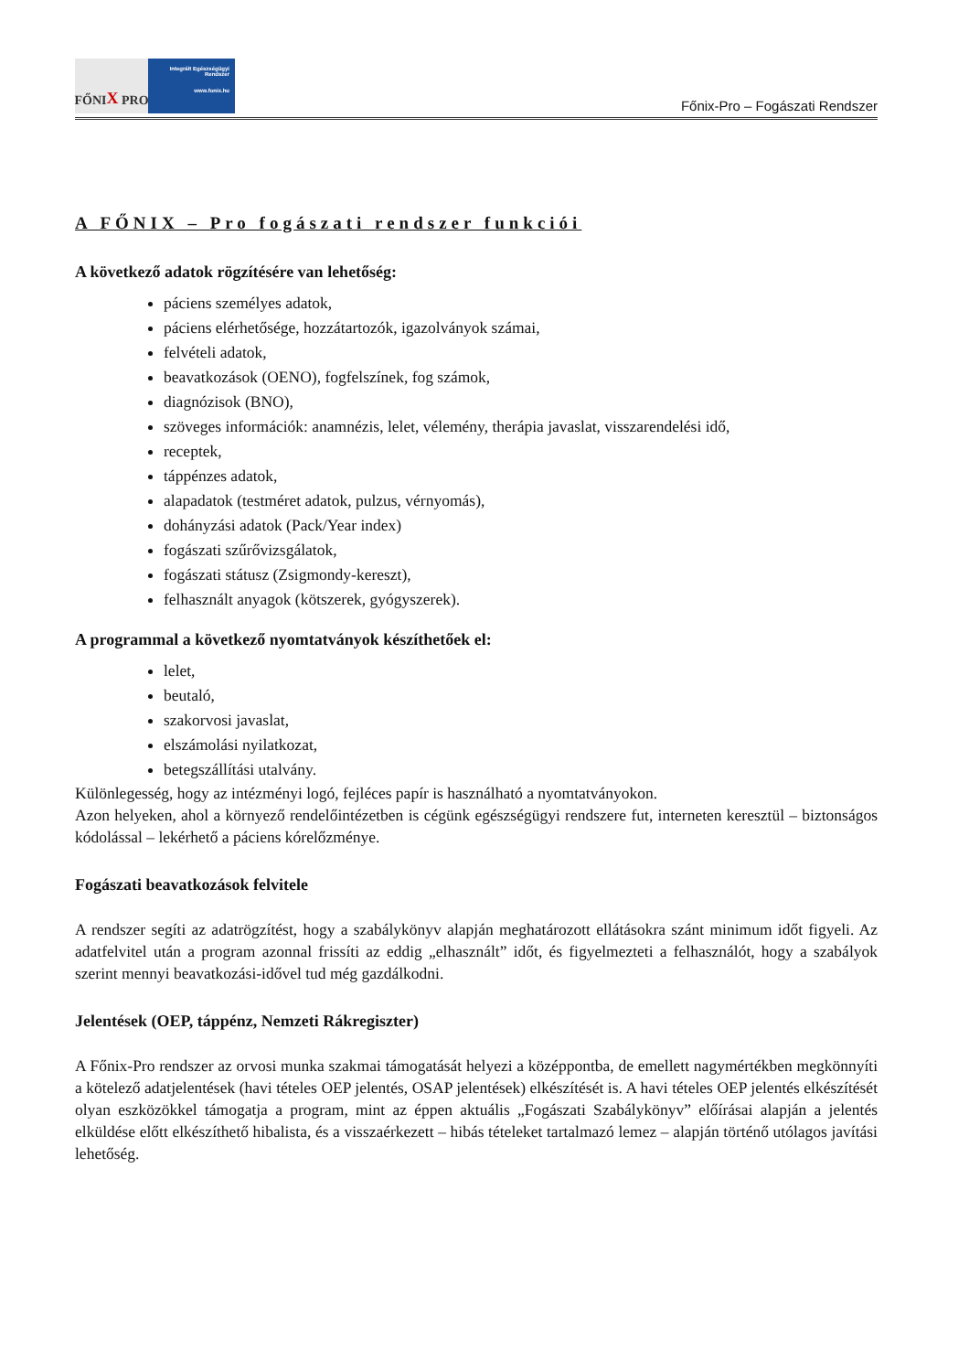FŐNI X PRO
Integrált Egészségügyi Rendszer
www.fonix.hu
Főnix-Pro – Fogászati Rendszer
A FŐNIX – Pro fogászati rendszer funkciói
A következő adatok rögzítésére van lehetőség:
páciens személyes adatok,
páciens elérhetősége, hozzátartozók, igazolványok számai,
felvételi adatok,
beavatkozások (OENO), fogfelszínek, fog számok,
diagnózisok (BNO),
szöveges információk: anamnézis, lelet, vélemény, therápia javaslat, visszarendelési idő,
receptek,
táppénzes adatok,
alapadatok (testméret adatok, pulzus, vérnyomás),
dohányzási adatok (Pack/Year index)
fogászati szűrővizsgálatok,
fogászati státusz (Zsigmondy-kereszt),
felhasznált anyagok (kötszerek, gyógyszerek).
A programmal a következő nyomtatványok készíthetőek el:
lelet,
beutaló,
szakorvosi javaslat,
elszámolási nyilatkozat,
betegszállítási utalvány.
Különlegesség, hogy az intézményi logó, fejléces papír is használható a nyomtatványokon.
Azon helyeken, ahol a környező rendelőintézetben is cégünk egészségügyi rendszere fut, interneten keresztül – biztonságos kódolással – lekérhető a páciens kórelőzménye.
Fogászati beavatkozások felvitele
A rendszer segíti az adatrögzítést, hogy a szabálykönyv alapján meghatározott ellátásokra szánt minimum időt figyeli. Az adatfelvitel után a program azonnal frissíti az eddig „elhasznált” időt, és figyelmezteti a felhasználót, hogy a szabályok szerint mennyi beavatkozási-idővel tud még gazdálkodni.
Jelentések (OEP, táppénz, Nemzeti Rákregiszter)
A Főnix-Pro rendszer az orvosi munka szakmai támogatását helyezi a középpontba, de emellett nagymértékben megkönnyíti a kötelező adatjelentések (havi tételes OEP jelentés, OSAP jelentések) elkészítését is. A havi tételes OEP jelentés elkészítését olyan eszközökkel támogatja a program, mint az éppen aktuális „Fogászati Szabálykönyv” előírásai alapján a jelentés elküldése előtt elkészíthető hibalista, és a visszaérkezett – hibás tételeket tartalmazó lemez – alapján történő utólagos javítási lehetőség.